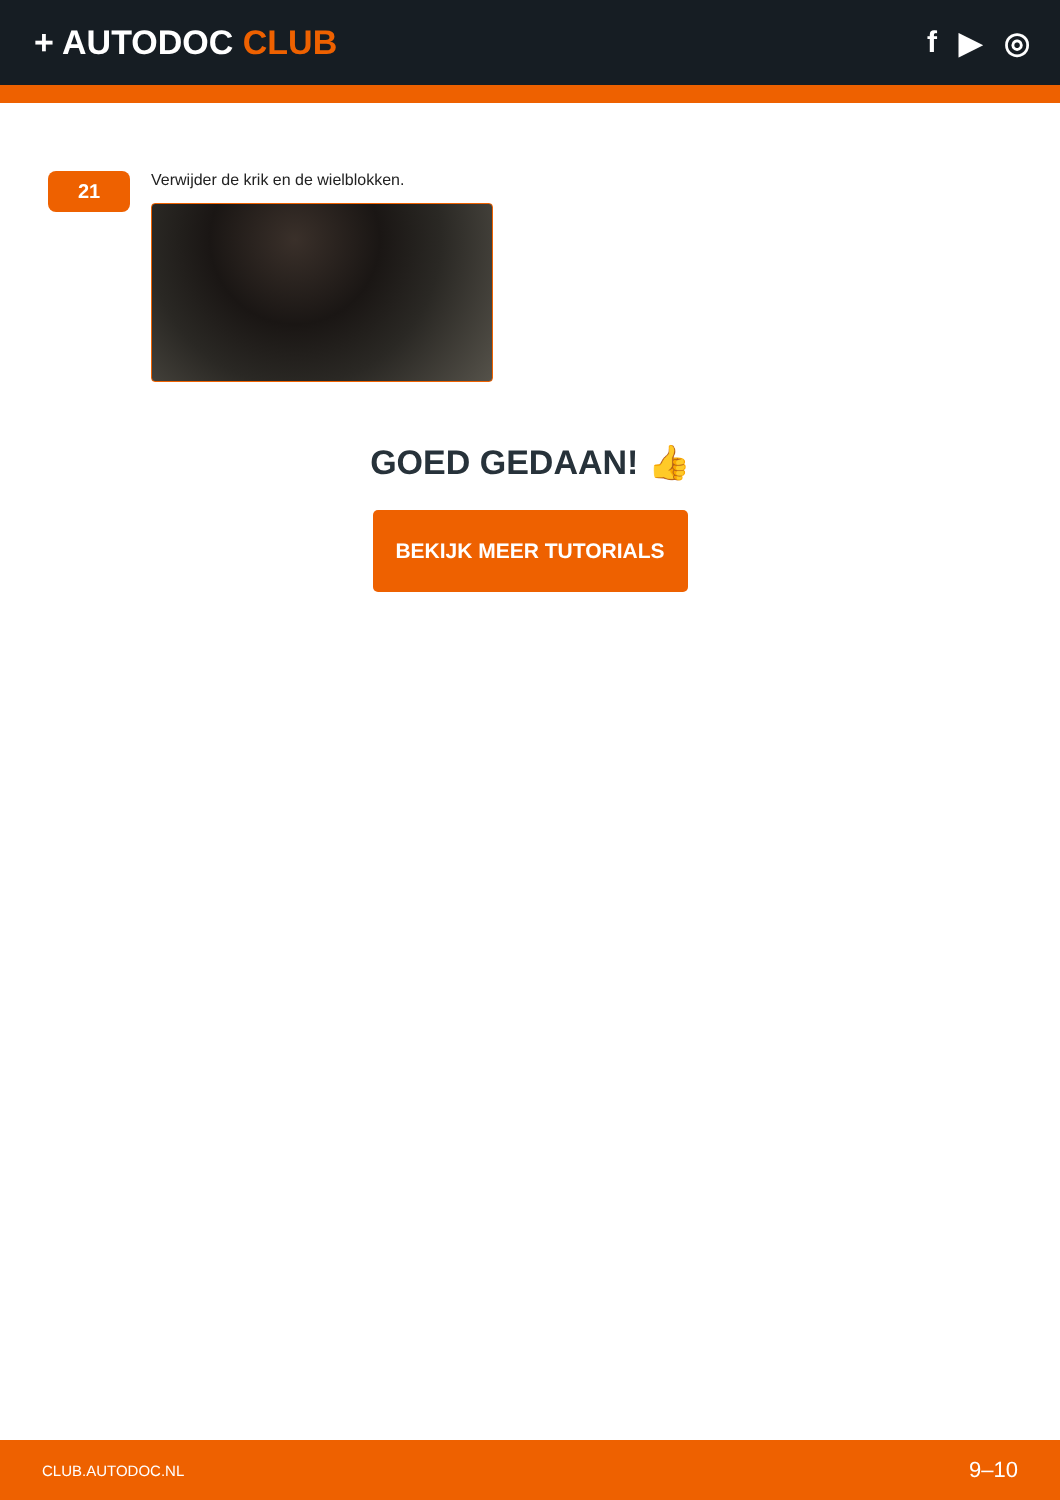+ AUTODOC CLUB f ▶ ◎
21
Verwijder de krik en de wielblokken.
GOED GEDAAN! 👍
BEKIJK MEER TUTORIALS
CLUB.AUTODOC.NL 9–10